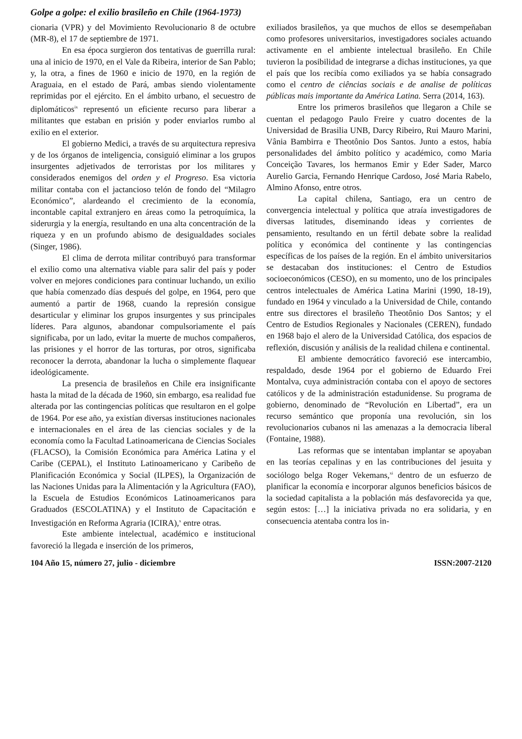Golpe a golpe: el exilio brasileño en Chile (1964-1973)
cionaria (VPR) y del Movimiento Revolucionario 8 de octubre (MR-8), el 17 de septiembre de 1971.
En esa época surgieron dos tentativas de guerrilla rural: una al inicio de 1970, en el Vale da Ribeira, interior de San Pablo; y, la otra, a fines de 1960 e inicio de 1970, en la región de Araguaia, en el estado de Pará, ambas siendo violentamente reprimidas por el ejército. En el ámbito urbano, el secuestro de diplomáticos<sup>ix</sup> representó un eficiente recurso para liberar a militantes que estaban en prisión y poder enviarlos rumbo al exilio en el exterior.
El gobierno Medici, a través de su arquitectura represiva y de los órganos de inteligencia, consiguió eliminar a los grupos insurgentes adjetivados de terroristas por los militares y considerados enemigos del orden y el Progreso. Esa victoria militar contaba con el jactancioso telón de fondo del “Milagro Económico”, alardeando el crecimiento de la economía, incontable capital extranjero en áreas como la petroquímica, la siderurgia y la energía, resultando en una alta concentración de la riqueza y en un profundo abismo de desigualdades sociales (Singer, 1986).
El clima de derrota militar contribuyó para transformar el exilio como una alternativa viable para salir del país y poder volver en mejores condiciones para continuar luchando, un exilio que había comenzado días después del golpe, en 1964, pero que aumentó a partir de 1968, cuando la represión consigue desarticular y eliminar los grupos insurgentes y sus principales líderes. Para algunos, abandonar compulsoriamente el país significaba, por un lado, evitar la muerte de muchos compañeros, las prisiones y el horror de las torturas, por otros, significaba reconocer la derrota, abandonar la lucha o simplemente flaquear ideológicamente.
La presencia de brasileños en Chile era insignificante hasta la mitad de la década de 1960, sin embargo, esa realidad fue alterada por las contingencias políticas que resultaron en el golpe de 1964. Por ese año, ya existían diversas instituciones nacionales e internacionales en el área de las ciencias sociales y de la economía como la Facultad Latinoamericana de Ciencias Sociales (FLACSO), la Comisión Económica para América Latina y el Caribe (CEPAL), el Instituto Latinoamericano y Caribeño de Planificación Económica y Social (ILPES), la Organización de las Naciones Unidas para la Alimentación y la Agricultura (FAO), la Escuela de Estudios Económicos Latinoamericanos para Graduados (ESCOLATINA) y el Instituto de Capacitación e Investigación en Reforma Agraria (ICIRA),<sup>x</sup> entre otras.
Este ambiente intelectual, académico e institucional favoreció la llegada e inserción de los primeros,
exiliados brasileños, ya que muchos de ellos se desempeñaban como profesores universitarios, investigadores sociales actuando activamente en el ambiente intelectual brasileño. En Chile tuvieron la posibilidad de integrarse a dichas instituciones, ya que el país que los recibía como exiliados ya se había consagrado como el centro de ciências sociais e de analise de políticas públicas mais importante da América Latina. Serra (2014, 163).
Entre los primeros brasileños que llegaron a Chile se cuentan el pedagogo Paulo Freire y cuatro docentes de la Universidad de Brasilia UNB, Darcy Ribeiro, Rui Mauro Marini, Vânia Bambirra e Theotônio Dos Santos. Junto a estos, había personalidades del ámbito político y académico, como Maria Conceição Tavares, los hermanos Emir y Eder Sader, Marco Aurelio Garcia, Fernando Henrique Cardoso, José Maria Rabelo, Almino Afonso, entre otros.
La capital chilena, Santiago, era un centro de convergencia intelectual y política que atraía investigadores de diversas latitudes, diseminando ideas y corrientes de pensamiento, resultando en un fértil debate sobre la realidad política y económica del continente y las contingencias específicas de los países de la región. En el ámbito universitarios se destacaban dos instituciones: el Centro de Estudios socioeconómicos (CESO), en su momento, uno de los principales centros intelectuales de América Latina Marini (1990, 18-19), fundado en 1964 y vinculado a la Universidad de Chile, contando entre sus directores el brasileño Theotônio Dos Santos; y el Centro de Estudios Regionales y Nacionales (CEREN), fundado en 1968 bajo el alero de la Universidad Católica, dos espacios de reflexión, discusión y análisis de la realidad chilena e continental.
El ambiente democrático favoreció ese intercambio, respaldado, desde 1964 por el gobierno de Eduardo Frei Montalva, cuya administración contaba con el apoyo de sectores católicos y de la administración estadunidense. Su programa de gobierno, denominado de “Revolución en Libertad”, era un recurso semántico que proponía una revolución, sin los revolucionarios cubanos ni las amenazas a la democracia liberal (Fontaine, 1988).
Las reformas que se intentaban implantar se apoyaban en las teorías cepalinas y en las contribuciones del jesuita y sociólogo belga Roger Vekemans,<sup>xi</sup> dentro de un esfuerzo de planificar la economía e incorporar algunos beneficios básicos de la sociedad capitalista a la población más desfavorecida ya que, según estos: […] la iniciativa privada no era solidaria, y en consecuencia atentaba contra los in-
104 Año 15, número 27, julio - diciembre ISSN:2007-2120